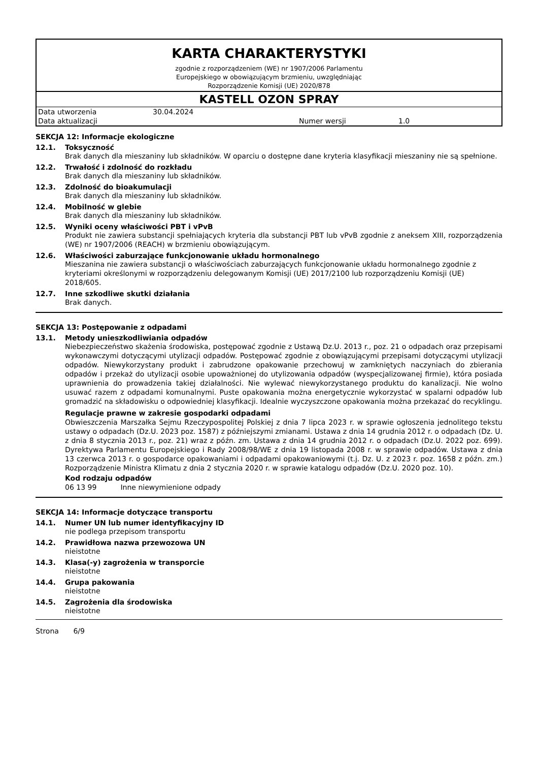KARTA CHARAKTERYSTYKI
zgodnie z rozporządzeniem (WE) nr 1907/2006 Parlamentu
Europejskiego w obowiązującym brzmieniu, uwzględniając
Rozporządzenie Komisji (UE) 2020/878
KASTELL OZON SPRAY
| Data utworzenia | 30.04.2024 | | |
| Data aktualizacji | | Numer wersji | 1.0 |
SEKCJA 12: Informacje ekologiczne
12.1. Toksyczność
Brak danych dla mieszaniny lub składników. W oparciu o dostępne dane kryteria klasyfikacji mieszaniny nie są spełnione.
12.2. Trwałość i zdolność do rozkładu
Brak danych dla mieszaniny lub składników.
12.3. Zdolność do bioakumulacji
Brak danych dla mieszaniny lub składników.
12.4. Mobilność w glebie
Brak danych dla mieszaniny lub składników.
12.5. Wyniki oceny właściwości PBT i vPvB
Produkt nie zawiera substancji spełniających kryteria dla substancji PBT lub vPvB zgodnie z aneksem XIII, rozporządzenia (WE) nr 1907/2006 (REACH) w brzmieniu obowiązującym.
12.6. Właściwości zaburzające funkcjonowanie układu hormonalnego
Mieszanina nie zawiera substancji o właściwościach zaburzających funkcjonowanie układu hormonalnego zgodnie z kryteriami określonymi w rozporządzeniu delegowanym Komisji (UE) 2017/2100 lub rozporządzeniu Komisji (UE) 2018/605.
12.7. Inne szkodliwe skutki działania
Brak danych.
SEKCJA 13: Postępowanie z odpadami
13.1. Metody unieszkodliwiania odpadów
Niebezpieczeństwo skażenia środowiska, postępować zgodnie z Ustawą Dz.U. 2013 r., poz. 21 o odpadach oraz przepisami wykonawczymi dotyczącymi utylizacji odpadów. Postępować zgodnie z obowiązującymi przepisami dotyczącymi utylizacji odpadów. Niewykorzystany produkt i zabrudzone opakowanie przechowuj w zamkniętych naczyniach do zbierania odpadów i przekaż do utylizacji osobie upoważnionej do utylizowania odpadów (wyspecjalizowanej firmie), która posiada uprawnienia do prowadzenia takiej działalności. Nie wylewać niewykorzystanego produktu do kanalizacji. Nie wolno usuwać razem z odpadami komunalnymi. Puste opakowania można energetycznie wykorzystać w spalarni odpadów lub gromadzić na składowisku o odpowiedniej klasyfikacji. Idealnie wyczyszczone opakowania można przekazać do recyklingu.
Regulacje prawne w zakresie gospodarki odpadami
Obwieszczenia Marszałka Sejmu Rzeczypospolitej Polskiej z dnia 7 lipca 2023 r. w sprawie ogłoszenia jednolitego tekstu ustawy o odpadach (Dz.U. 2023 poz. 1587) z późniejszymi zmianami. Ustawa z dnia 14 grudnia 2012 r. o odpadach (Dz. U. z dnia 8 stycznia 2013 r., poz. 21) wraz z późn. zm. Ustawa z dnia 14 grudnia 2012 r. o odpadach (Dz.U. 2022 poz. 699). Dyrektywa Parlamentu Europejskiego i Rady 2008/98/WE z dnia 19 listopada 2008 r. w sprawie odpadów. Ustawa z dnia 13 czerwca 2013 r. o gospodarce opakowaniami i odpadami opakowaniowymi (t.j. Dz. U. z 2023 r. poz. 1658 z późn. zm.) Rozporządzenie Ministra Klimatu z dnia 2 stycznia 2020 r. w sprawie katalogu odpadów (Dz.U. 2020 poz. 10).
Kod rodzaju odpadów
06 13 99 Inne niewymienione odpady
SEKCJA 14: Informacje dotyczące transportu
14.1. Numer UN lub numer identyfikacyjny ID
nie podlega przepisom transportu
14.2. Prawidłowa nazwa przewozowa UN
nieistotne
14.3. Klasa(-y) zagrożenia w transporcie
nieistotne
14.4. Grupa pakowania
nieistotne
14.5. Zagrożenia dla środowiska
nieistotne
Strona 6/9